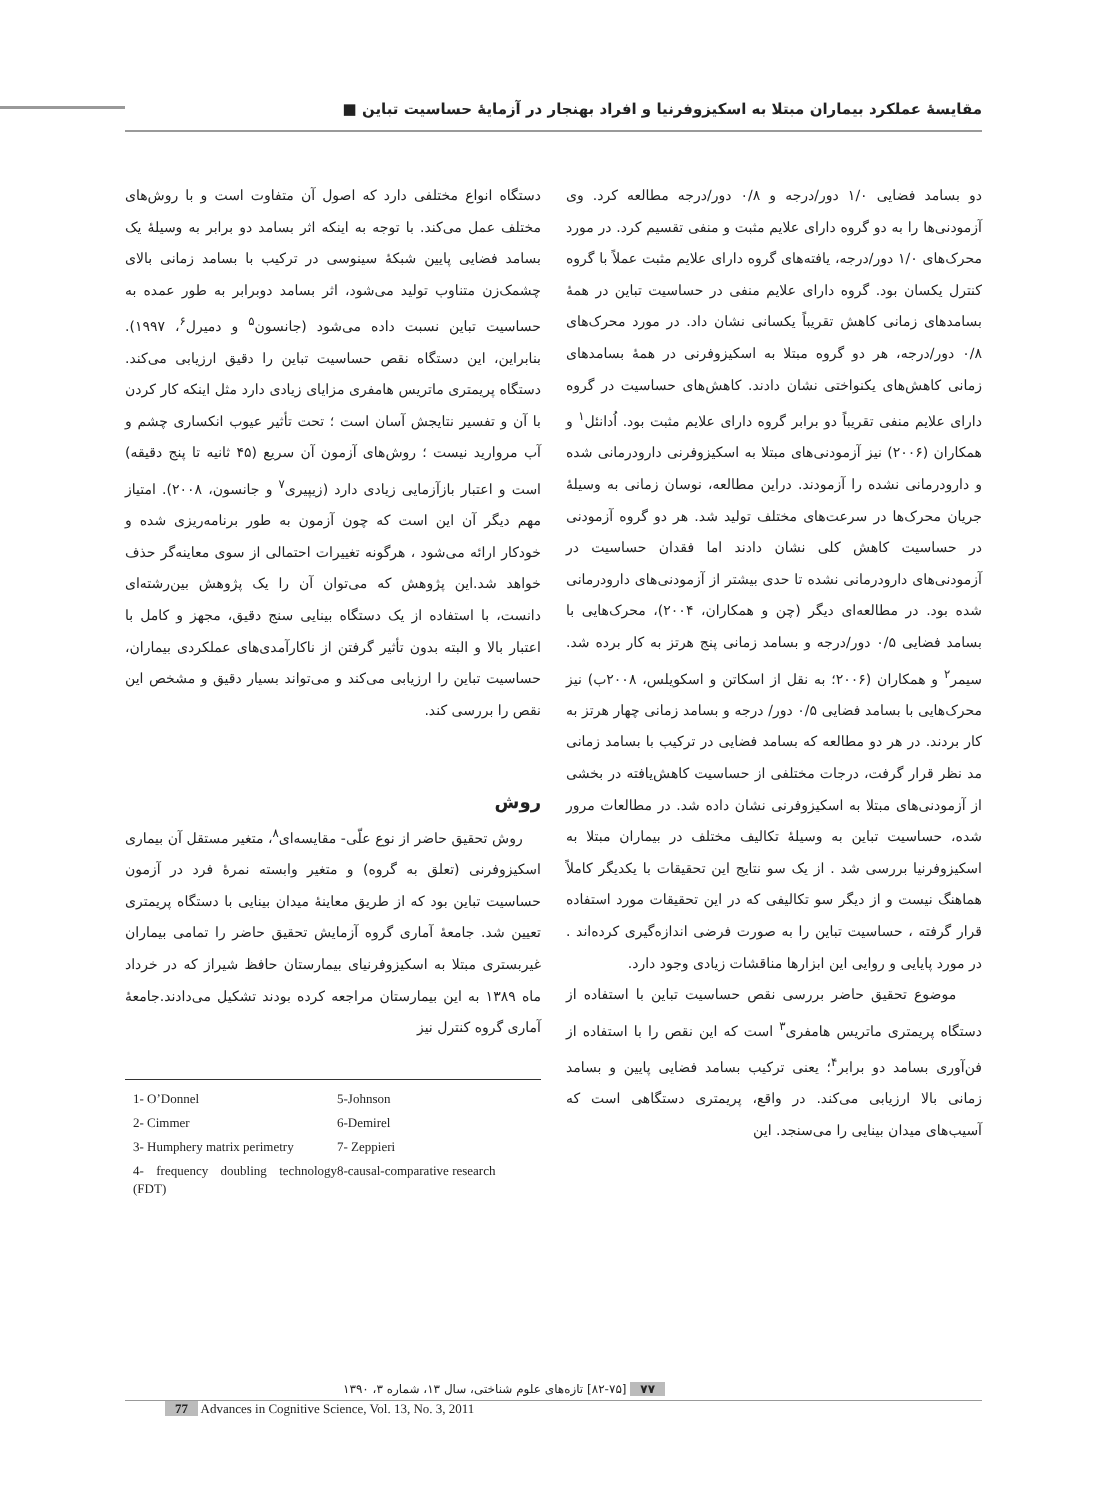مقایسۀ عملکرد بیماران مبتلا به اسکیزوفرنیا و افراد بهنجار در آزمایۀ حساسیت تباین ■
دو بسامد فضایی ۱/۰ دور/درجه و ۰/۸ دور/درجه مطالعه کرد. وی آزمودنی‌ها را به دو گروه دارای علایم مثبت و منفی تقسیم کرد. در مورد محرک‌های ۱/۰ دور/درجه، یافته‌های گروه دارای علایم مثبت عملاً با گروه کنترل یکسان بود. گروه دارای علایم منفی در حساسیت تباین در همۀ بسامدهای زمانی کاهش تقریباً یکسانی نشان داد. در مورد محرک‌های ۰/۸ دور/درجه، هر دو گروه مبتلا به اسکیزوفرنی در همۀ بسامدهای زمانی کاهش‌های یکنواختی نشان دادند. کاهش‌های حساسیت در گروه دارای علایم منفی تقریباً دو برابر گروه دارای علایم مثبت بود. اُدانئل<sup>۱</sup> و همکاران (۲۰۰۶) نیز آزمودنی‌های مبتلا به اسکیزوفرنی دارودرمانی شده و دارودرمانی نشده را آزمودند. دراین مطالعه، نوسان زمانی به وسیلۀ جریان محرک‌ها در سرعت‌های مختلف تولید شد. هر دو گروه آزمودنی در حساسیت کاهش کلی نشان دادند اما فقدان حساسیت در آزمودنی‌های دارودرمانی نشده تا حدی بیشتر از آزمودنی‌های دارودرمانی شده بود. در مطالعه‌ای دیگر (چن و همکاران، ۲۰۰۴)، محرک‌هایی با بسامد فضایی ۰/۵ دور/درجه و بسامد زمانی پنج هرتز به کار برده شد. سیمر<sup>۲</sup> و همکاران (۲۰۰۶؛ به نقل از اسکاتن و اسکویلس، ۲۰۰۸ب) نیز محرک‌هایی با بسامد فضایی ۰/۵ دور/ درجه و بسامد زمانی چهار هرتز به کار بردند. در هر دو مطالعه که بسامد فضایی در ترکیب با بسامد زمانی مد نظر قرار گرفت، درجات مختلفی از حساسیت کاهش‌یافته در بخشی از آزمودنی‌های مبتلا به اسکیزوفرنی نشان داده شد. در مطالعات مرور شده، حساسیت تباین به وسیلۀ تکالیف مختلف در بیماران مبتلا به اسکیزوفرنیا بررسی شد . از یک سو نتایج این تحقیقات با یکدیگر کاملاً هماهنگ نیست و از دیگر سو تکالیفی که در این تحقیقات مورد استفاده قرار گرفته ، حساسیت تباین را به صورت فرضی اندازه‌گیری کرده‌اند . در مورد پایایی و روایی این ابزارها مناقشات زیادی وجود دارد.
موضوع تحقیق حاضر بررسی نقص حساسیت تباین با استفاده از دستگاه پریمتری ماتریس هامفری<sup>۳</sup> است که این نقص را با استفاده از فن‌آوری بسامد دو برابر<sup>۴</sup>؛ یعنی ترکیب بسامد فضایی پایین و بسامد زمانی بالا ارزیابی می‌کند. در واقع، پریمتری دستگاهی است که آسیب‌های میدان بینایی را می‌سنجد. این
دستگاه انواع مختلفی دارد که اصول آن متفاوت است و با روش‌های مختلف عمل می‌کند. با توجه به اینکه اثر بسامد دو برابر به وسیلۀ یک بسامد فضایی پایین شبکۀ سینوسی در ترکیب با بسامد زمانی بالای چشمک‌زن متناوب تولید می‌شود، اثر بسامد دوبرابر به طور عمده به حساسیت تباین نسبت داده می‌شود (جانسون<sup>۵</sup> و دمیرل<sup>۶</sup>، ۱۹۹۷). بنابراین، این دستگاه نقص حساسیت تباین را دقیق ارزیابی می‌کند. دستگاه پریمتری ماتریس هامفری مزایای زیادی دارد مثل اینکه کار کردن با آن و تفسیر نتایجش آسان است ؛ تحت تأثیر عیوب انکساری چشم و آب مروارید نیست ؛ روش‌های آزمون آن سریع (۴۵ ثانیه تا پنج دقیقه) است و اعتبار بازآزمایی زیادی دارد (زیپیری<sup>۷</sup> و جانسون، ۲۰۰۸). امتیاز مهم دیگر آن این است که چون آزمون به طور برنامه‌ریزی شده و خودکار ارائه می‌شود ، هرگونه تغییرات احتمالی از سوی معاینه‌گر حذف خواهد شد.این پژوهش که می‌توان آن را یک پژوهش بین‌رشته‌ای دانست، با استفاده از یک دستگاه بینایی سنج دقیق، مجهز و کامل با اعتبار بالا و البته بدون تأثیر گرفتن از ناکارآمدی‌های عملکردی بیماران، حساسیت تباین را ارزیابی می‌کند و می‌تواند بسیار دقیق و مشخص این نقص را بررسی کند.
روش
روش تحقیق حاضر از نوع علّی- مقایسه‌ای<sup>۸</sup>، متغیر مستقل آن بیماری اسکیزوفرنی (تعلق به گروه) و متغیر وابسته نمرۀ فرد در آزمون حساسیت تباین بود که از طریق معاینۀ میدان بینایی با دستگاه پریمتری تعیین شد. جامعۀ آماری گروه آزمایش تحقیق حاضر را تمامی بیماران غیربستری مبتلا به اسکیزوفرنیای بیمارستان حافظ شیراز که در خرداد ماه ۱۳۸۹ به این بیمارستان مراجعه کرده بودند تشکیل می‌دادند.جامعۀ آماری گروه کنترل نیز
1- O’Donnel
5-Johnson
2- Cimmer
6-Demirel
3- Humphery matrix perimetry
7- Zeppieri
4- frequency doubling technology (FDT)
8-causal-comparative research
۷۷ [۸۲-۷۵] تازه‌های علوم شناختی، سال ۱۳، شماره ۳، ۱۳۹۰
77 Advances in Cognitive Science, Vol. 13, No. 3, 2011